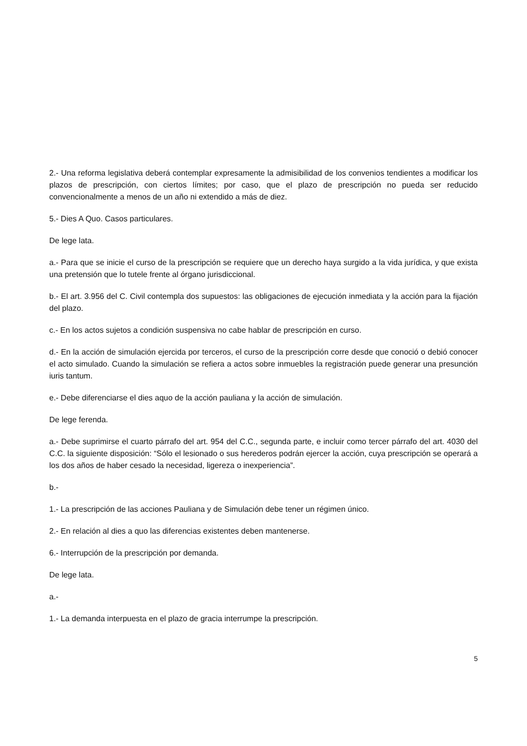2.- Una reforma legislativa deberá contemplar expresamente la admisibilidad de los convenios tendientes a modificar los plazos de prescripción, con ciertos límites; por caso, que el plazo de prescripción no pueda ser reducido convencionalmente a menos de un año ni extendido a más de diez.
5.- Dies A Quo. Casos particulares.
De lege lata.
a.- Para que se inicie el curso de la prescripción se requiere que un derecho haya surgido a la vida jurídica, y que exista una pretensión que lo tutele frente al órgano jurisdiccional.
b.- El art. 3.956 del C. Civil contempla dos supuestos: las obligaciones de ejecución inmediata y la acción para la fijación del plazo.
c.- En los actos sujetos a condición suspensiva no cabe hablar de prescripción en curso.
d.- En la acción de simulación ejercida por terceros, el curso de la prescripción corre desde que conoció o debió conocer el acto simulado. Cuando la simulación se refiera a actos sobre inmuebles la registración puede generar una presunción iuris tantum.
e.- Debe diferenciarse el dies aquo de la acción pauliana y la acción de simulación.
De lege ferenda.
a.- Debe suprimirse el cuarto párrafo del art. 954 del C.C., segunda parte, e incluir como tercer párrafo del art. 4030 del C.C. la siguiente disposición: “Sólo el lesionado o sus herederos podrán ejercer la acción, cuya prescripción se operará a los dos años de haber cesado la necesidad, ligereza o inexperiencia”.
b.-
1.- La prescripción de las acciones Pauliana y de Simulación debe tener un régimen único.
2.- En relación al dies a quo las diferencias existentes deben mantenerse.
6.- Interrupción de la prescripción por demanda.
De lege lata.
a.-
1.- La demanda interpuesta en el plazo de gracia interrumpe la prescripción.
5